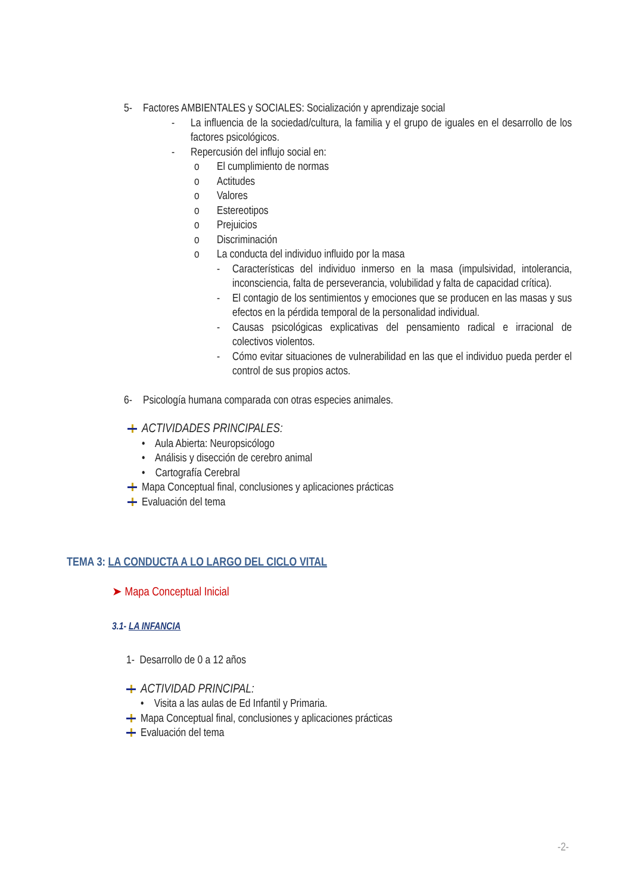5- Factores AMBIENTALES y SOCIALES: Socialización y aprendizaje social
- La influencia de la sociedad/cultura, la familia y el grupo de iguales en el desarrollo de los factores psicológicos.
- Repercusión del influjo social en:
o El cumplimiento de normas
o Actitudes
o Valores
o Estereotipos
o Prejuicios
o Discriminación
o La conducta del individuo influido por la masa
- Características del individuo inmerso en la masa (impulsividad, intolerancia, inconsciencia, falta de perseverancia, volubilidad y falta de capacidad crítica).
- El contagio de los sentimientos y emociones que se producen en las masas y sus efectos en la pérdida temporal de la personalidad individual.
- Causas psicológicas explicativas del pensamiento radical e irracional de colectivos violentos.
- Cómo evitar situaciones de vulnerabilidad en las que el individuo pueda perder el control de sus propios actos.
6- Psicología humana comparada con otras especies animales.
ACTIVIDADES PRINCIPALES:
• Aula Abierta: Neuropsicólogo
• Análisis y disección de cerebro animal
• Cartografía Cerebral
Mapa Conceptual final, conclusiones y aplicaciones prácticas
Evaluación del tema
TEMA 3: LA CONDUCTA A LO LARGO DEL CICLO VITAL
➤ Mapa Conceptual Inicial
3.1- LA INFANCIA
1- Desarrollo de 0 a 12 años
ACTIVIDAD PRINCIPAL:
• Visita a las aulas de Ed Infantil y Primaria.
Mapa Conceptual final, conclusiones y aplicaciones prácticas
Evaluación del tema
-2-